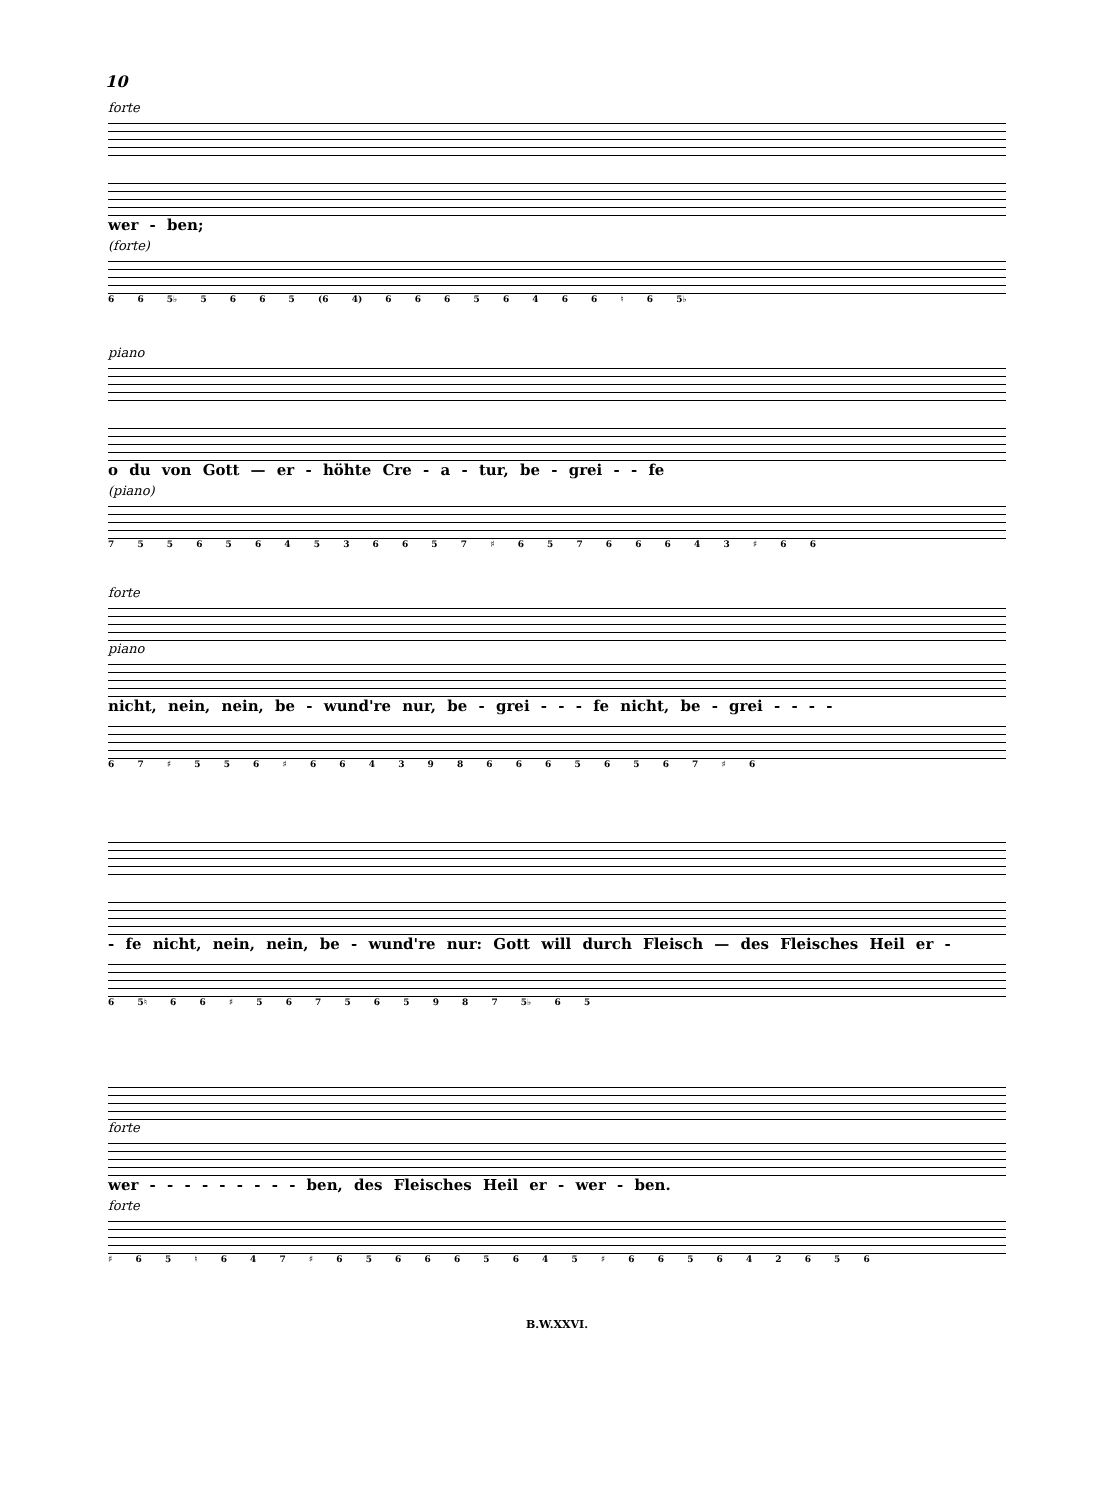10
forte
wer - ben;
(forte)
6 6 5♭ 5 6 6 5 (6 4) 6 6 6 5 6 4 6 6 ♮ 6 5♭
piano
o du von Gott — er - höhte Cre - a - tur, be - grei - - fe
(piano)
7 5 5 6 5 6 4 5 3 6 6 5 7 ♯ 6 5 7 6 6 6 4 3 ♯ 6 6
forte
piano
nicht, nein, nein, be - wund're nur, be - grei - - - fe nicht, be - grei - - - -
6 7 ♯ 5 5 6 ♯ 6 6 4 3 9 8 6 6 6 5 6 5 6 7 ♯ 6
- fe nicht, nein, nein, be - wund're nur: Gott will durch Fleisch — des Fleisches Heil er -
6 5♮ 6 6 ♯ 5 6 7 5 6 5 9 8 7 5♭ 6 5
forte
wer - - - - - - - - - ben, des Fleisches Heil er - wer - ben.
forte
♯ 6 5 ♮ 6 4 7 ♯ 6 5 6 6 6 5 6 4 5 ♯ 6 6 5 6 4 2 6 5 6
B.W.XXVI.